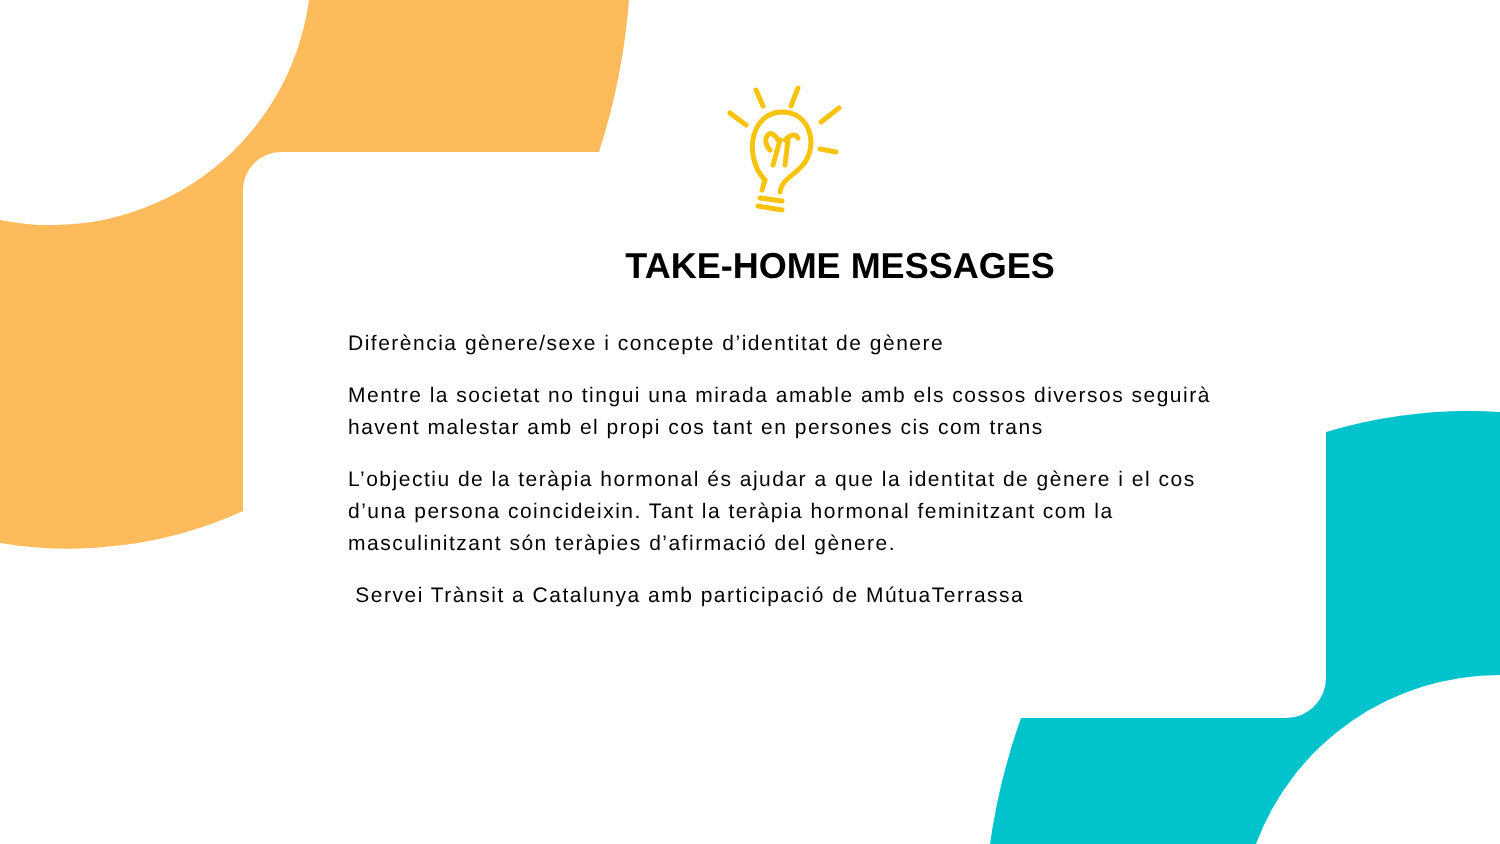TAKE-HOME MESSAGES
Diferència gènere/sexe i concepte d’identitat de gènere
Mentre la societat no tingui una mirada amable amb els cossos diversos seguirà havent malestar amb el propi cos tant en persones cis com trans
L’objectiu de la teràpia hormonal és ajudar a que la identitat de gènere i el cos d’una persona coincideixin. Tant la teràpia hormonal feminitzant com la masculinitzant són teràpies d’afirmació del gènere.
Servei Trànsit a Catalunya amb participació de MútuaTerrassa